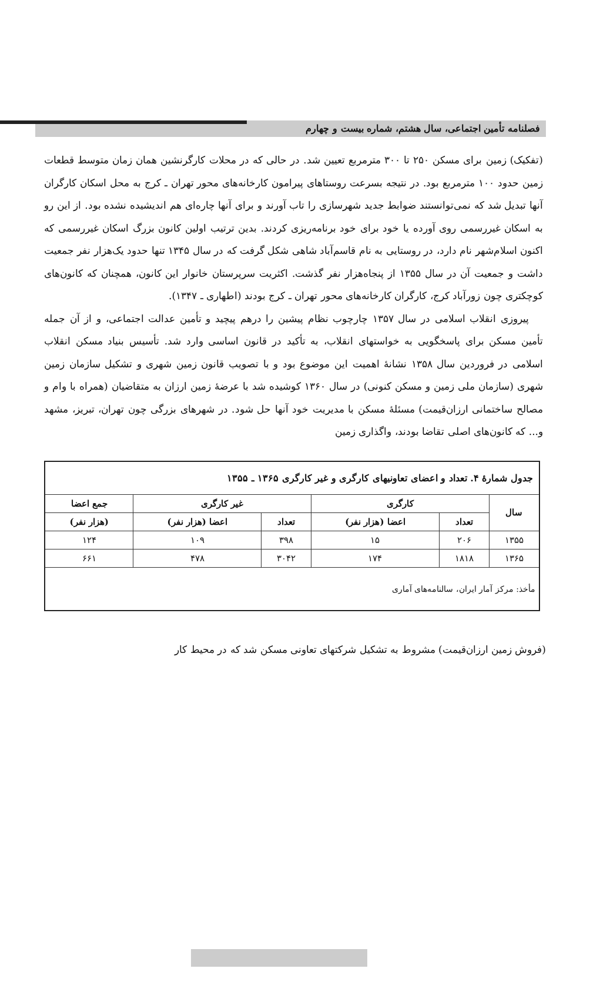فصلنامه تأمین اجتماعی، سال هشتم، شماره بیست و چهارم
(تفکیک) زمین برای مسکن ۲۵۰ تا ۳۰۰ مترمربع تعیین شد. در حالی که در محلات کارگرنشین همان زمان متوسط قطعات زمین حدود ۱۰۰ مترمربع بود. در نتیجه بسرعت روستاهای پیرامون کارخانه‌های محور تهران ـ کرج به محل اسکان کارگران آنها تبدیل شد که نمی‌توانستند ضوابط جدید شهرسازی را تاب آورند و برای آنها چاره‌ای هم اندیشیده نشده بود. از این رو به اسکان غیررسمی روی آورده یا خود برای خود برنامه‌ریزی کردند. بدین ترتیب اولین کانون بزرگ اسکان غیررسمی که اکنون اسلام‌شهر نام دارد، در روستایی به نام قاسم‌آباد شاهی شکل گرفت که در سال ۱۳۴۵ تنها حدود یک‌هزار نفر جمعیت داشت و جمعیت آن در سال ۱۳۵۵ از پنجاه‌هزار نفر گذشت. اکثریت سرپرستان خانوار این کانون، همچنان که کانون‌های کوچکتری چون زورآباد کرج، کارگران کارخانه‌های محور تهران ـ کرج بودند (اطهاری ـ ۱۳۴۷).
پیروزی انقلاب اسلامی در سال ۱۳۵۷ چارچوب نظام پیشین را درهم پیچید و تأمین عدالت اجتماعی، و از آن جمله تأمین مسکن برای پاسخگویی به خواستهای انقلاب، به تأکید در قانون اساسی وارد شد. تأسیس بنیاد مسکن انقلاب اسلامی در فروردین سال ۱۳۵۸ نشانهٔ اهمیت این موضوع بود و با تصویب قانون زمین شهری و تشکیل سازمان زمین شهری (سازمان ملی زمین و مسکن کنونی) در سال ۱۳۶۰ کوشیده شد با عرضهٔ زمین ارزان به متقاضیان (همراه با وام و مصالح ساختمانی ارزان‌قیمت) مسئلهٔ مسکن با مدیریت خود آنها حل شود. در شهرهای بزرگی چون تهران، تبریز، مشهد و... که کانون‌های اصلی تقاضا بودند، واگذاری زمین
| جدول شمارهٔ ۴. تعداد و اعضای تعاونیهای کارگری و غیر کارگری ۱۳۶۵ ـ ۱۳۵۵ | | | | | |
| سال | کارگری | | غیر کارگری | | جمع اعضا |
| | تعداد | اعضا (هزار نفر) | تعداد | اعضا (هزار نفر) | (هزار نفر) |
| ۱۳۵۵ | ۲۰۶ | ۱۵ | ۳۹۸ | ۱۰۹ | ۱۲۴ |
| ۱۳۶۵ | ۱۸۱۸ | ۱۷۴ | ۳۰۴۲ | ۴۷۸ | ۶۶۱ |
| مأخذ: مرکز آمار ایران، سالنامه‌های آماری | | | | | |
(فروش زمین ارزان‌قیمت) مشروط به تشکیل شرکتهای تعاونی مسکن شد که در محیط کار